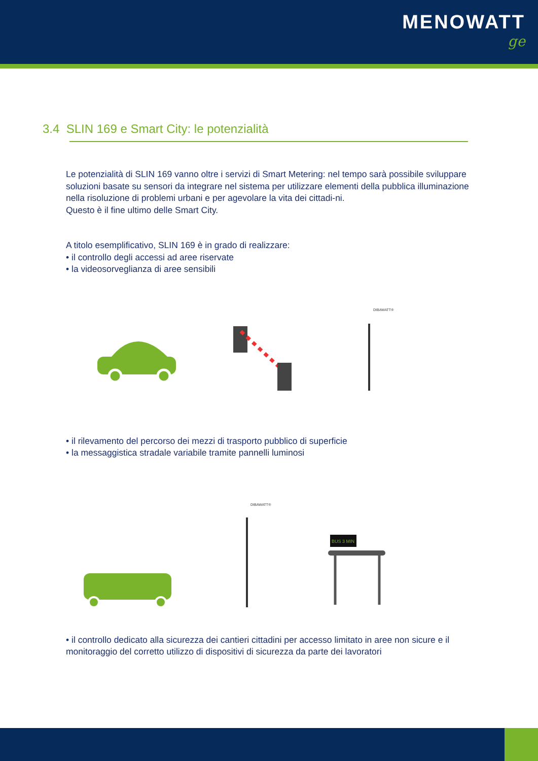MENOWATT
ge
3.4 SLIN 169 e Smart City: le potenzialità
Le potenzialità di SLIN 169 vanno oltre i servizi di Smart Metering: nel tempo sarà possibile sviluppare soluzioni basate su sensori da integrare nel sistema per utilizzare elementi della pubblica illuminazione nella risoluzione di problemi urbani e per agevolare la vita dei cittadi-ni.
Questo è il fine ultimo delle Smart City.
A titolo esemplificativo, SLIN 169 è in grado di realizzare:
• il controllo degli accessi ad aree riservate
• la videosorveglianza di aree sensibili
DIBAWATT®
• il rilevamento del percorso dei mezzi di trasporto pubblico di superficie
• la messaggistica stradale variabile tramite pannelli luminosi
DIBAWATT®
BUS 3 MIN
• il controllo dedicato alla sicurezza dei cantieri cittadini per accesso limitato in aree non sicure e il monitoraggio del corretto utilizzo di dispositivi di sicurezza da parte dei lavoratori